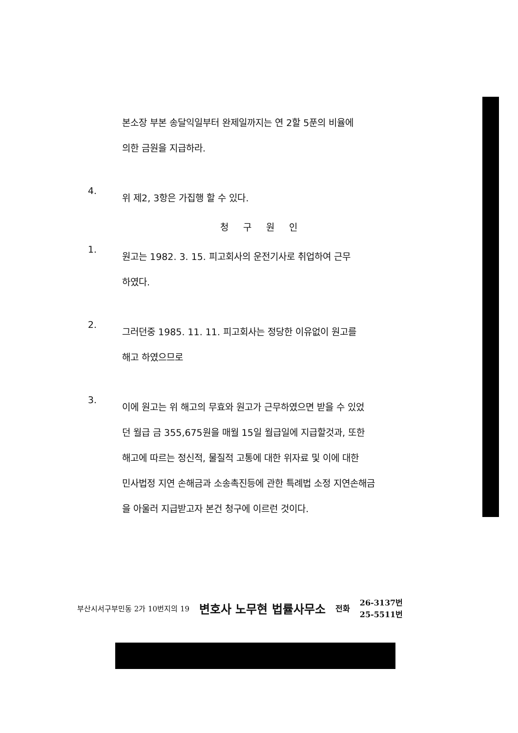본소장 부본 송달익일부터 완제일까지는 연 2할 5푼의 비율에
의한 금원을 지급하라.
4.
위 제2, 3항은 가집행 할 수 있다.
청구원인
1.
원고는 1982. 3. 15. 피고회사의 운전기사로 취업하여 근무
하였다.
2.
그러던중 1985. 11. 11. 피고회사는 정당한 이유없이 원고를
해고 하였으므로
3.
이에 원고는 위 해고의 무효와 원고가 근무하였으면 받을 수 있었
던 월급 금 355,675원을 매월 15일 월급일에 지급할것과, 또한
해고에 따르는 정신적, 물질적 고통에 대한 위자료 및 이에 대한
민사법정 지연 손해금과 소송촉진등에 관한 특례법 소정 지연손해금
을 아울러 지급받고자 본건 청구에 이르런 것이다.
부산시서구부민동 2가 10번지의 19 변호사 노무현 법률사무소 전화 26-3137번
25-5511번